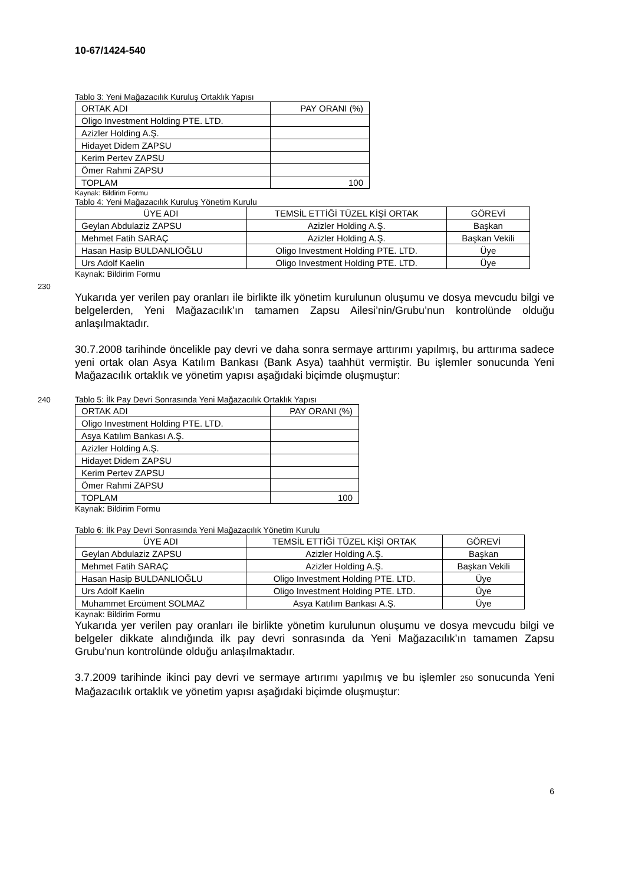10-67/1424-540
Tablo 3: Yeni Mağazacılık Kuruluş Ortaklık Yapısı
| ORTAK ADI | PAY ORANI (%) |
| Oligo Investment Holding PTE. LTD. | |
| Azizler Holding A.Ş. | |
| Hidayet Didem ZAPSU | |
| Kerim Pertev ZAPSU | |
| Ömer Rahmi ZAPSU | |
| TOPLAM | 100 |
Kaynak: Bildirim Formu
Tablo 4: Yeni Mağazacılık Kuruluş Yönetim Kurulu
| ÜYE ADI | TEMSİL ETTİĞİ TÜZEL KİŞİ ORTAK | GÖREVİ |
| --- | --- | --- |
| Geylan Abdulaziz ZAPSU | Azizler Holding A.Ş. | Başkan |
| Mehmet Fatih SARAÇ | Azizler Holding A.Ş. | Başkan Vekili |
| Hasan Hasip BULDANLIOĞLU | Oligo Investment Holding PTE. LTD. | Üye |
| Urs Adolf Kaelin | Oligo Investment Holding PTE. LTD. | Üye |
Kaynak: Bildirim Formu
230
Yukarıda yer verilen pay oranları ile birlikte ilk yönetim kurulunun oluşumu ve dosya mevcudu bilgi ve belgelerden, Yeni Mağazacılık’ın tamamen Zapsu Ailesi’nin/Grubu’nun kontrolünde olduğu anlaşılmaktadır.
30.7.2008 tarihinde öncelikle pay devri ve daha sonra sermaye arttırımı yapılmış, bu arttırıma sadece yeni ortak olan Asya Katılım Bankası (Bank Asya) taahhüt vermiştir. Bu işlemler sonucunda Yeni Mağazacılık ortaklık ve yönetim yapısı aşağıdaki biçimde oluşmuştur:
240 Tablo 5: İlk Pay Devri Sonrasında Yeni Mağazacılık Ortaklık Yapısı
| ORTAK ADI | PAY ORANI (%) |
| Oligo Investment Holding PTE. LTD. | |
| Asya Katılım Bankası A.Ş. | |
| Azizler Holding A.Ş. | |
| Hidayet Didem ZAPSU | |
| Kerim Pertev ZAPSU | |
| Ömer Rahmi ZAPSU | |
| TOPLAM | 100 |
Kaynak: Bildirim Formu
Tablo 6: İlk Pay Devri Sonrasında Yeni Mağazacılık Yönetim Kurulu
| ÜYE ADI | TEMSİL ETTİĞİ TÜZEL KİŞİ ORTAK | GÖREVİ |
| --- | --- | --- |
| Geylan Abdulaziz ZAPSU | Azizler Holding A.Ş. | Başkan |
| Mehmet Fatih SARAÇ | Azizler Holding A.Ş. | Başkan Vekili |
| Hasan Hasip BULDANLIOĞLU | Oligo Investment Holding PTE. LTD. | Üye |
| Urs Adolf Kaelin | Oligo Investment Holding PTE. LTD. | Üye |
| Muhammet Ercüment SOLMAZ | Asya Katılım Bankası A.Ş. | Üye |
Kaynak: Bildirim Formu
Yukarıda yer verilen pay oranları ile birlikte yönetim kurulunun oluşumu ve dosya mevcudu bilgi ve belgeler dikkate alındığında ilk pay devri sonrasında da Yeni Mağazacılık’ın tamamen Zapsu Grubu’nun kontrolünde olduğu anlaşılmaktadır.
3.7.2009 tarihinde ikinci pay devri ve sermaye artırımı yapılmış ve bu işlemler 250 sonucunda Yeni Mağazacılık ortaklık ve yönetim yapısı aşağıdaki biçimde oluşmuştur:
6